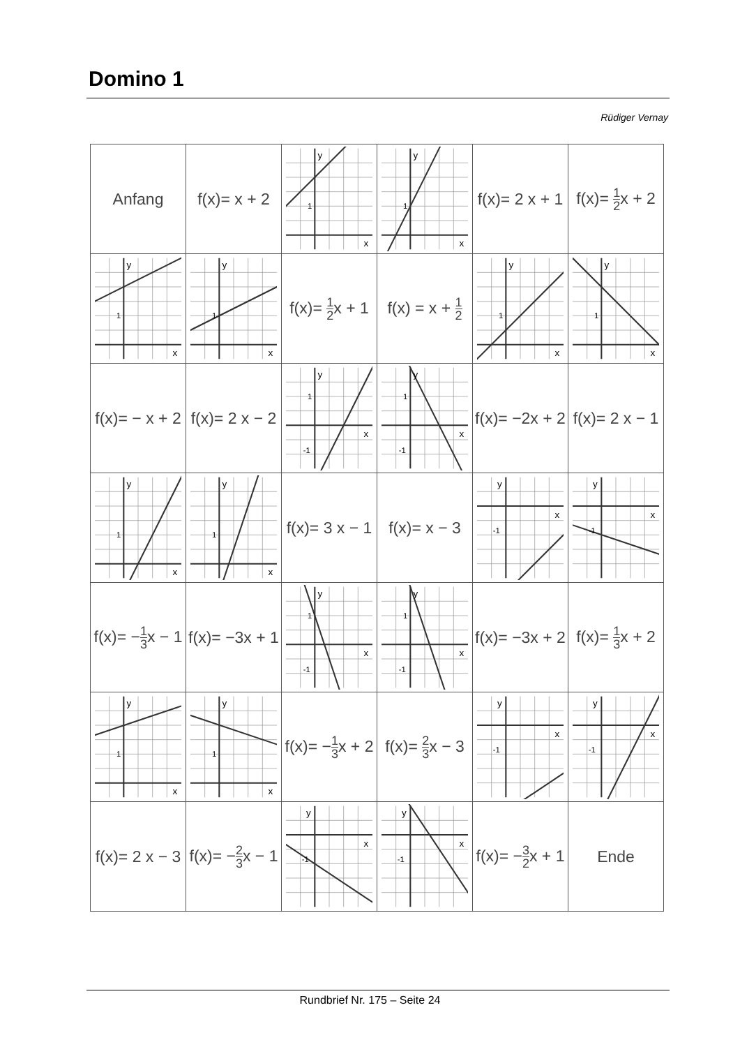Domino 1
Rüdiger Vernay
| Anfang | f(x)= x + 2 | y x 1 | y x 1 | f(x)= 2 x + 1 | f(x)= 1 2 x + 2 |
| y x 1 | y x 1 | f(x)= 1 2 x + 1 | f(x) = x + 1 2 | y x 1 | y x 1 |
| f(x)= − x + 2 | f(x)= 2 x − 2 | y x 1 -1 | y x 1 -1 | f(x)= −2x + 2 | f(x)= 2 x − 1 |
| y x 1 | y x 1 | f(x)= 3 x − 1 | f(x)= x − 3 | y x -1 | y x -1 |
| f(x)= − 1 3 x − 1 | f(x)= −3x + 1 | y x 1 -1 | y x 1 -1 | f(x)= −3x + 2 | f(x)= 1 3 x + 2 |
| y x 1 | y x 1 | f(x)= − 1 3 x + 2 | f(x)= 2 3 x − 3 | y x -1 | y x -1 |
| f(x)= 2 x − 3 | f(x)= − 2 3 x − 1 | y x -1 | y x -1 | f(x)= − 3 2 x + 1 | Ende |
Rundbrief Nr. 175 – Seite 24